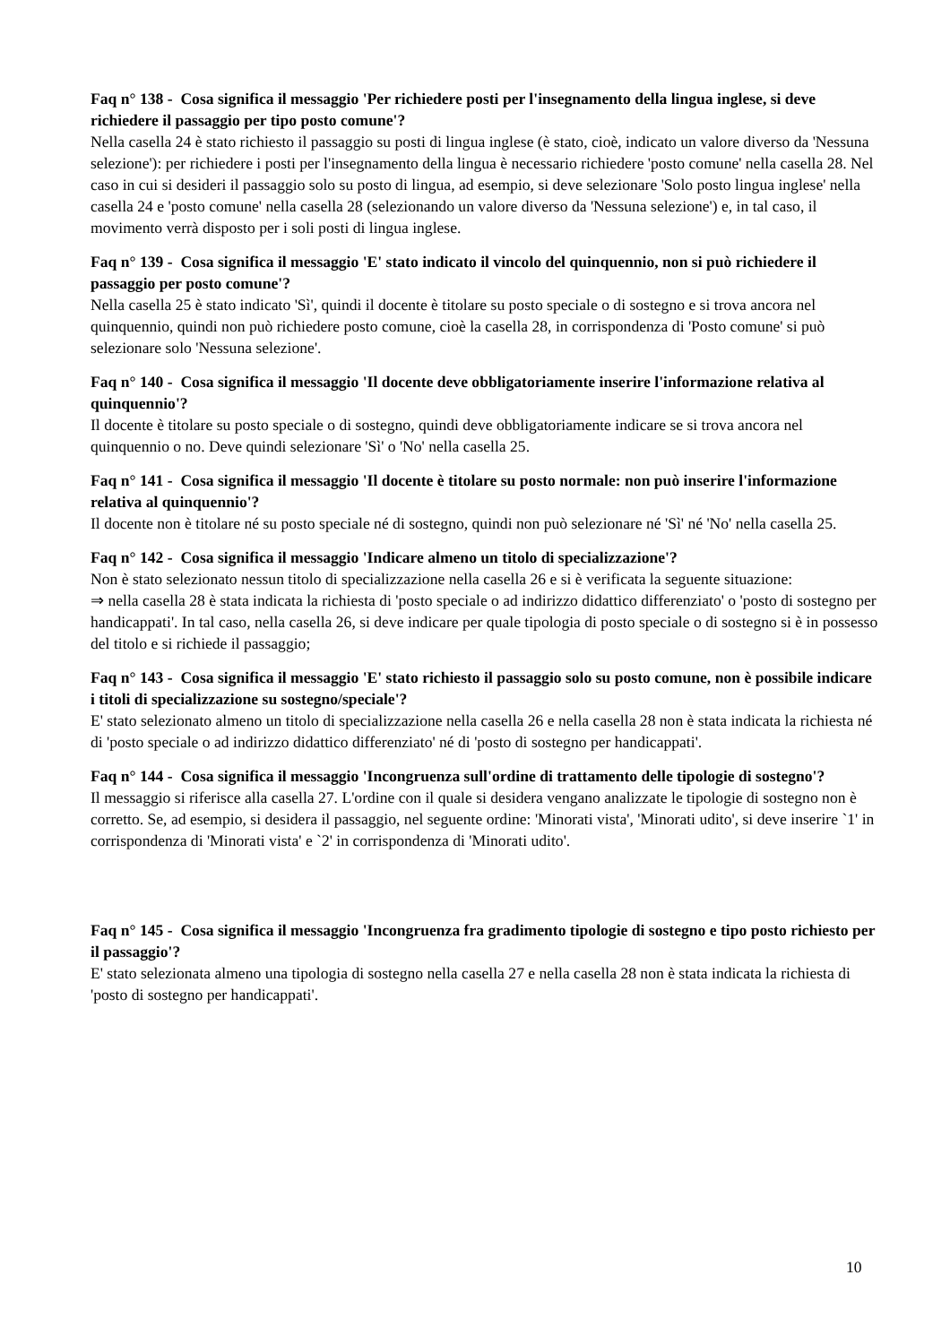Faq n° 138 - Cosa significa il messaggio 'Per richiedere posti per l'insegnamento della lingua inglese, si deve richiedere il passaggio per tipo posto comune'?
Nella casella 24 è stato richiesto il passaggio su posti di lingua inglese (è stato, cioè, indicato un valore diverso da 'Nessuna selezione'): per richiedere i posti per l'insegnamento della lingua è necessario richiedere 'posto comune' nella casella 28. Nel caso in cui si desideri il passaggio solo su posto di lingua, ad esempio, si deve selezionare 'Solo posto lingua inglese' nella casella 24 e 'posto comune' nella casella 28 (selezionando un valore diverso da 'Nessuna selezione') e, in tal caso, il movimento verrà disposto per i soli posti di lingua inglese.
Faq n° 139 - Cosa significa il messaggio 'E' stato indicato il vincolo del quinquennio, non si può richiedere il passaggio per posto comune'?
Nella casella 25 è stato indicato 'Sì', quindi il docente è titolare su posto speciale o di sostegno e si trova ancora nel quinquennio, quindi non può richiedere posto comune, cioè la casella 28, in corrispondenza di 'Posto comune' si può selezionare solo 'Nessuna selezione'.
Faq n° 140 - Cosa significa il messaggio 'Il docente deve obbligatoriamente inserire l'informazione relativa al quinquennio'?
Il docente è titolare su posto speciale o di sostegno, quindi deve obbligatoriamente indicare se si trova ancora nel quinquennio o no. Deve quindi selezionare 'Sì' o 'No' nella casella 25.
Faq n° 141 - Cosa significa il messaggio 'Il docente è titolare su posto normale: non può inserire l'informazione relativa al quinquennio'?
Il docente non è titolare né su posto speciale né di sostegno, quindi non può selezionare né 'Sì' né 'No' nella casella 25.
Faq n° 142 - Cosa significa il messaggio 'Indicare almeno un titolo di specializzazione'?
Non è stato selezionato nessun titolo di specializzazione nella casella 26 e si è verificata la seguente situazione:
⇒ nella casella 28 è stata indicata la richiesta di 'posto speciale o ad indirizzo didattico differenziato' o 'posto di sostegno per handicappati'. In tal caso, nella casella 26, si deve indicare per quale tipologia di posto speciale o di sostegno si è in possesso del titolo e si richiede il passaggio;
Faq n° 143 - Cosa significa il messaggio 'E' stato richiesto il passaggio solo su posto comune, non è possibile indicare i titoli di specializzazione su sostegno/speciale'?
E' stato selezionato almeno un titolo di specializzazione nella casella 26 e nella casella 28 non è stata indicata la richiesta né di 'posto speciale o ad indirizzo didattico differenziato' né di 'posto di sostegno per handicappati'.
Faq n° 144 - Cosa significa il messaggio 'Incongruenza sull'ordine di trattamento delle tipologie di sostegno'?
Il messaggio si riferisce alla casella 27. L'ordine con il quale si desidera vengano analizzate le tipologie di sostegno non è corretto. Se, ad esempio, si desidera il passaggio, nel seguente ordine: 'Minorati vista', 'Minorati udito', si deve inserire `1' in corrispondenza di 'Minorati vista' e `2' in corrispondenza di 'Minorati udito'.
Faq n° 145 - Cosa significa il messaggio 'Incongruenza fra gradimento tipologie di sostegno e tipo posto richiesto per il passaggio'?
E' stato selezionata almeno una tipologia di sostegno nella casella 27 e nella casella 28 non è stata indicata la richiesta di 'posto di sostegno per handicappati'.
10